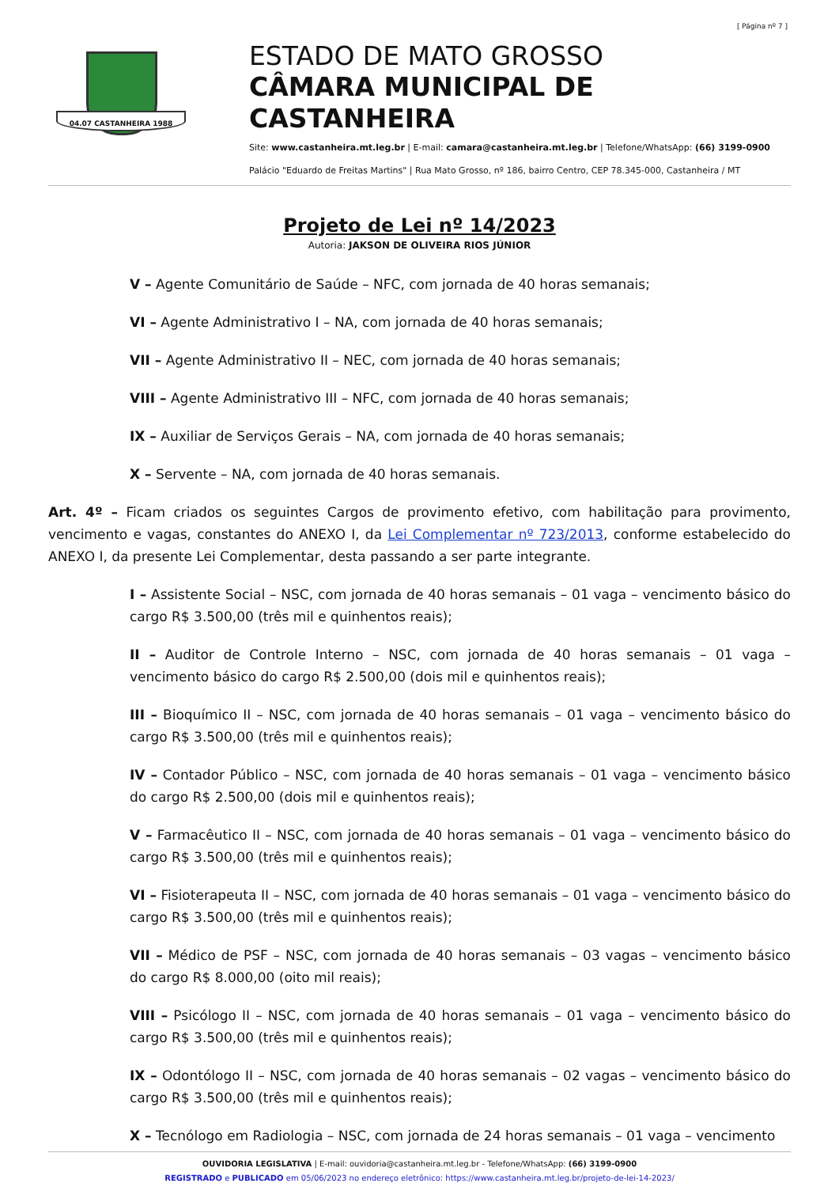[ Página nº 7 ]
04.07 CASTANHEIRA 1988
ESTADO DE MATO GROSSO
CÂMARA MUNICIPAL DE CASTANHEIRA
Site: www.castanheira.mt.leg.br | E-mail: camara@castanheira.mt.leg.br | Telefone/WhatsApp: (66) 3199-0900
Palácio "Eduardo de Freitas Martins" | Rua Mato Grosso, nº 186, bairro Centro, CEP 78.345-000, Castanheira / MT
Projeto de Lei nº 14/2023
Autoria: JAKSON DE OLIVEIRA RIOS JÚNIOR
V – Agente Comunitário de Saúde – NFC, com jornada de 40 horas semanais;
VI – Agente Administrativo I – NA, com jornada de 40 horas semanais;
VII – Agente Administrativo II – NEC, com jornada de 40 horas semanais;
VIII – Agente Administrativo III – NFC, com jornada de 40 horas semanais;
IX – Auxiliar de Serviços Gerais – NA, com jornada de 40 horas semanais;
X – Servente – NA, com jornada de 40 horas semanais.
Art. 4º – Ficam criados os seguintes Cargos de provimento efetivo, com habilitação para provimento, vencimento e vagas, constantes do ANEXO I, da Lei Complementar nº 723/2013, conforme estabelecido do ANEXO I, da presente Lei Complementar, desta passando a ser parte integrante.
I – Assistente Social – NSC, com jornada de 40 horas semanais – 01 vaga – vencimento básico do cargo R$ 3.500,00 (três mil e quinhentos reais);
II – Auditor de Controle Interno – NSC, com jornada de 40 horas semanais – 01 vaga – vencimento básico do cargo R$ 2.500,00 (dois mil e quinhentos reais);
III – Bioquímico II – NSC, com jornada de 40 horas semanais – 01 vaga – vencimento básico do cargo R$ 3.500,00 (três mil e quinhentos reais);
IV – Contador Público – NSC, com jornada de 40 horas semanais – 01 vaga – vencimento básico do cargo R$ 2.500,00 (dois mil e quinhentos reais);
V – Farmacêutico II – NSC, com jornada de 40 horas semanais – 01 vaga – vencimento básico do cargo R$ 3.500,00 (três mil e quinhentos reais);
VI – Fisioterapeuta II – NSC, com jornada de 40 horas semanais – 01 vaga – vencimento básico do cargo R$ 3.500,00 (três mil e quinhentos reais);
VII – Médico de PSF – NSC, com jornada de 40 horas semanais – 03 vagas – vencimento básico do cargo R$ 8.000,00 (oito mil reais);
VIII – Psicólogo II – NSC, com jornada de 40 horas semanais – 01 vaga – vencimento básico do cargo R$ 3.500,00 (três mil e quinhentos reais);
IX – Odontólogo II – NSC, com jornada de 40 horas semanais – 02 vagas – vencimento básico do cargo R$ 3.500,00 (três mil e quinhentos reais);
X – Tecnólogo em Radiologia – NSC, com jornada de 24 horas semanais – 01 vaga – vencimento
OUVIDORIA LEGISLATIVA | E-mail: ouvidoria@castanheira.mt.leg.br - Telefone/WhatsApp: (66) 3199-0900
REGISTRADO e PUBLICADO em 05/06/2023 no endereço eletrônico: https://www.castanheira.mt.leg.br/projeto-de-lei-14-2023/